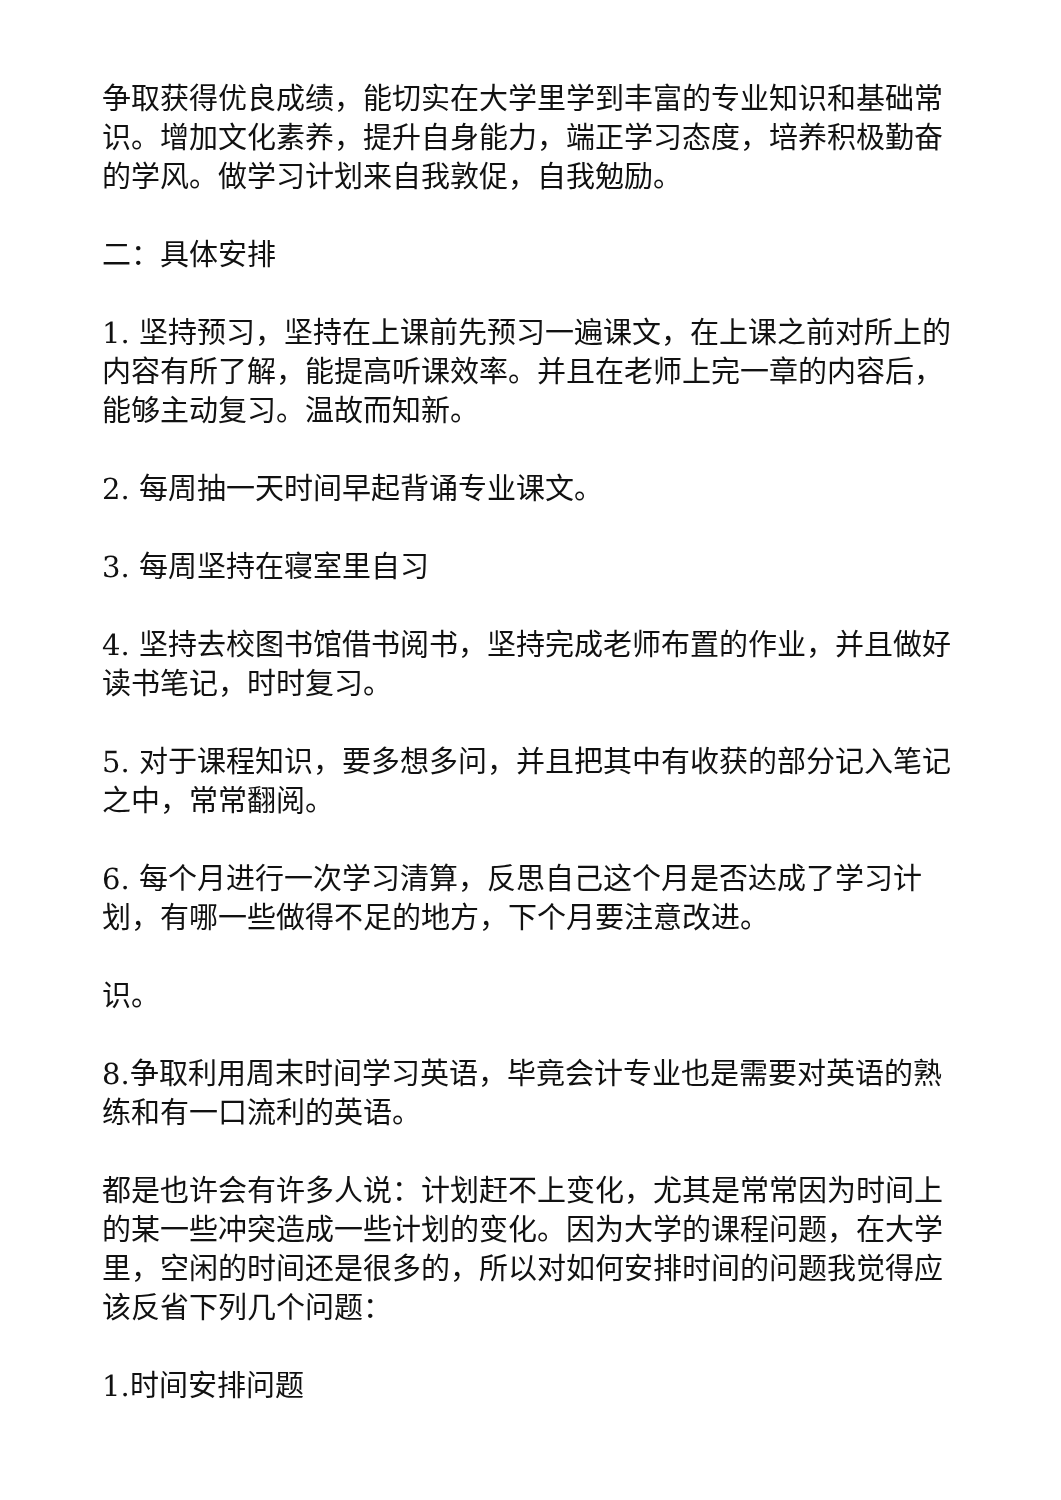争取获得优良成绩，能切实在大学里学到丰富的专业知识和基础常识。增加文化素养，提升自身能力，端正学习态度，培养积极勤奋的学风。做学习计划来自我敦促，自我勉励。
二：具体安排
1. 坚持预习，坚持在上课前先预习一遍课文，在上课之前对所上的内容有所了解，能提高听课效率。并且在老师上完一章的内容后，能够主动复习。温故而知新。
2. 每周抽一天时间早起背诵专业课文。
3. 每周坚持在寝室里自习
4. 坚持去校图书馆借书阅书，坚持完成老师布置的作业，并且做好读书笔记，时时复习。
5. 对于课程知识，要多想多问，并且把其中有收获的部分记入笔记之中，常常翻阅。
6. 每个月进行一次学习清算，反思自己这个月是否达成了学习计划，有哪一些做得不足的地方，下个月要注意改进。
识。
8.争取利用周末时间学习英语，毕竟会计专业也是需要对英语的熟练和有一口流利的英语。
都是也许会有许多人说：计划赶不上变化，尤其是常常因为时间上的某一些冲突造成一些计划的变化。因为大学的课程问题，在大学里，空闲的时间还是很多的，所以对如何安排时间的问题我觉得应该反省下列几个问题：
1.时间安排问题